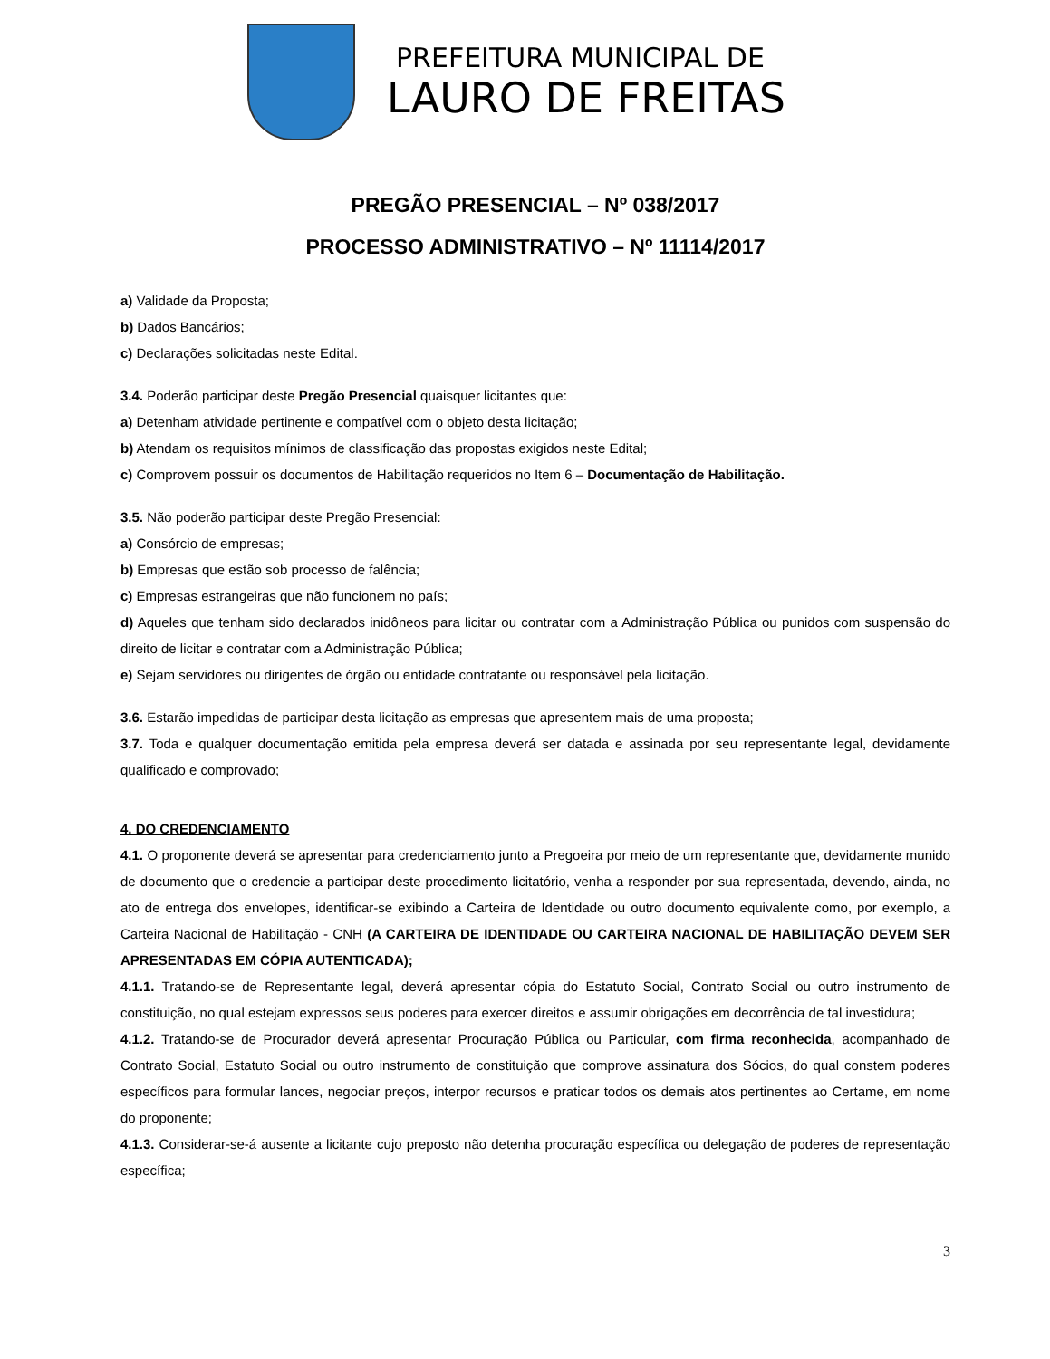PREFEITURA MUNICIPAL DE
LAURO DE FREITAS
PREGÃO PRESENCIAL – Nº 038/2017
PROCESSO ADMINISTRATIVO – Nº 11114/2017
a) Validade da Proposta;
b) Dados Bancários;
c) Declarações solicitadas neste Edital.
3.4. Poderão participar deste Pregão Presencial quaisquer licitantes que:
a) Detenham atividade pertinente e compatível com o objeto desta licitação;
b) Atendam os requisitos mínimos de classificação das propostas exigidos neste Edital;
c) Comprovem possuir os documentos de Habilitação requeridos no Item 6 – Documentação de Habilitação.
3.5. Não poderão participar deste Pregão Presencial:
a) Consórcio de empresas;
b) Empresas que estão sob processo de falência;
c) Empresas estrangeiras que não funcionem no país;
d) Aqueles que tenham sido declarados inidôneos para licitar ou contratar com a Administração Pública ou punidos com suspensão do direito de licitar e contratar com a Administração Pública;
e) Sejam servidores ou dirigentes de órgão ou entidade contratante ou responsável pela licitação.
3.6. Estarão impedidas de participar desta licitação as empresas que apresentem mais de uma proposta;
3.7. Toda e qualquer documentação emitida pela empresa deverá ser datada e assinada por seu representante legal, devidamente qualificado e comprovado;
4. DO CREDENCIAMENTO
4.1. O proponente deverá se apresentar para credenciamento junto a Pregoeira por meio de um representante que, devidamente munido de documento que o credencie a participar deste procedimento licitatório, venha a responder por sua representada, devendo, ainda, no ato de entrega dos envelopes, identificar-se exibindo a Carteira de Identidade ou outro documento equivalente como, por exemplo, a Carteira Nacional de Habilitação - CNH (A CARTEIRA DE IDENTIDADE OU CARTEIRA NACIONAL DE HABILITAÇÃO DEVEM SER APRESENTADAS EM CÓPIA AUTENTICADA);
4.1.1. Tratando-se de Representante legal, deverá apresentar cópia do Estatuto Social, Contrato Social ou outro instrumento de constituição, no qual estejam expressos seus poderes para exercer direitos e assumir obrigações em decorrência de tal investidura;
4.1.2. Tratando-se de Procurador deverá apresentar Procuração Pública ou Particular, com firma reconhecida, acompanhado de Contrato Social, Estatuto Social ou outro instrumento de constituição que comprove assinatura dos Sócios, do qual constem poderes específicos para formular lances, negociar preços, interpor recursos e praticar todos os demais atos pertinentes ao Certame, em nome do proponente;
4.1.3. Considerar-se-á ausente a licitante cujo preposto não detenha procuração específica ou delegação de poderes de representação específica;
3